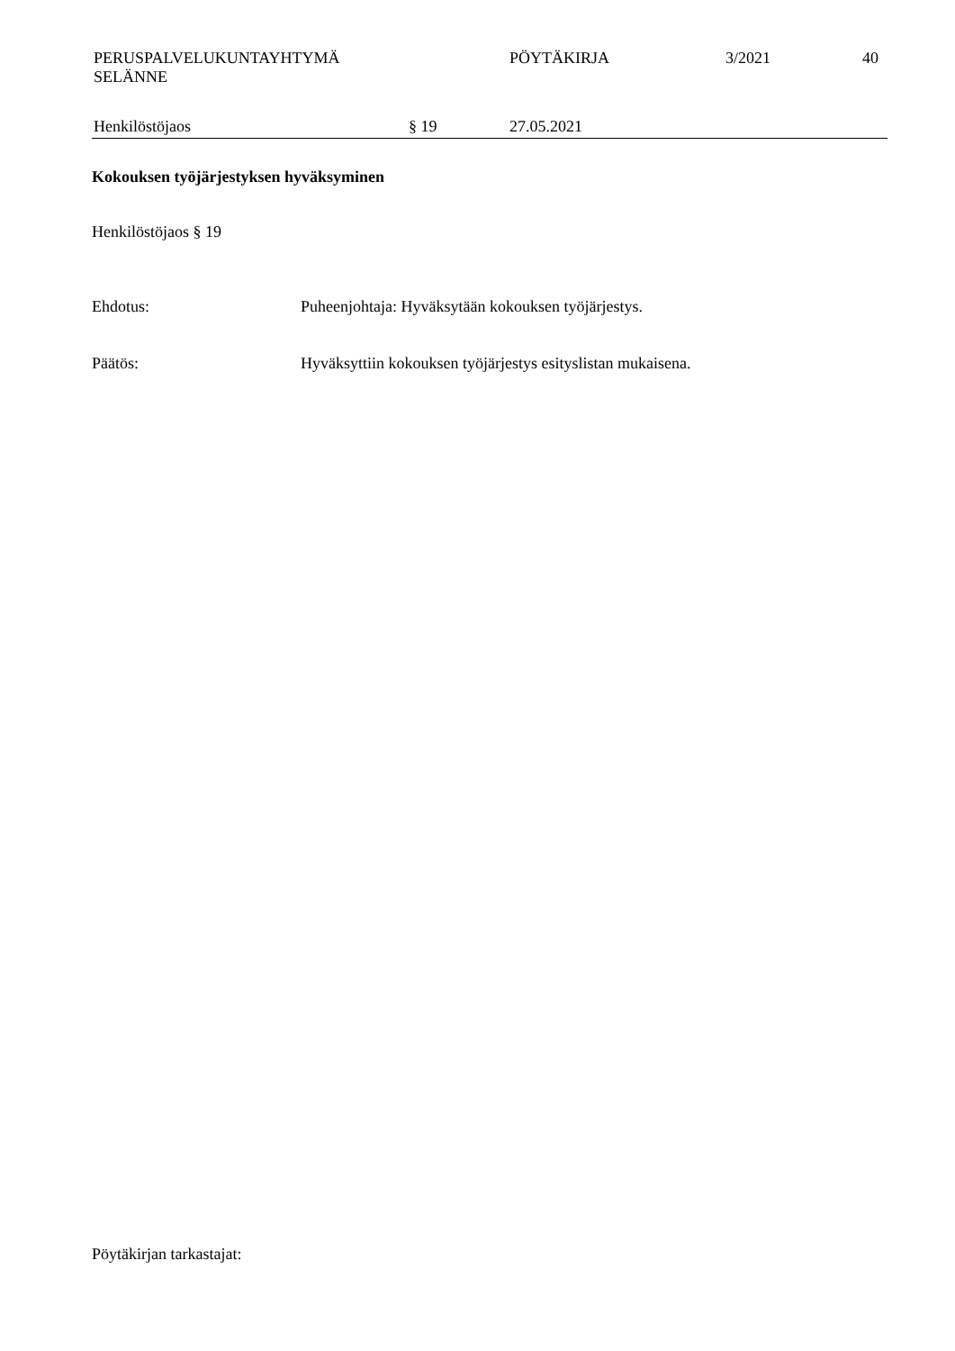PERUSPALVELUKUNTAYHTYMÄ
SELÄNNE
PÖYTÄKIRJA 3/2021 40
Henkilöstöjaos § 19 27.05.2021
Kokouksen työjärjestyksen hyväksyminen
Henkilöstöjaos § 19
Ehdotus: Puheenjohtaja: Hyväksytään kokouksen työjärjestys.
Päätös: Hyväksyttiin kokouksen työjärjestys esityslistan mukaisena.
Pöytäkirjan tarkastajat: